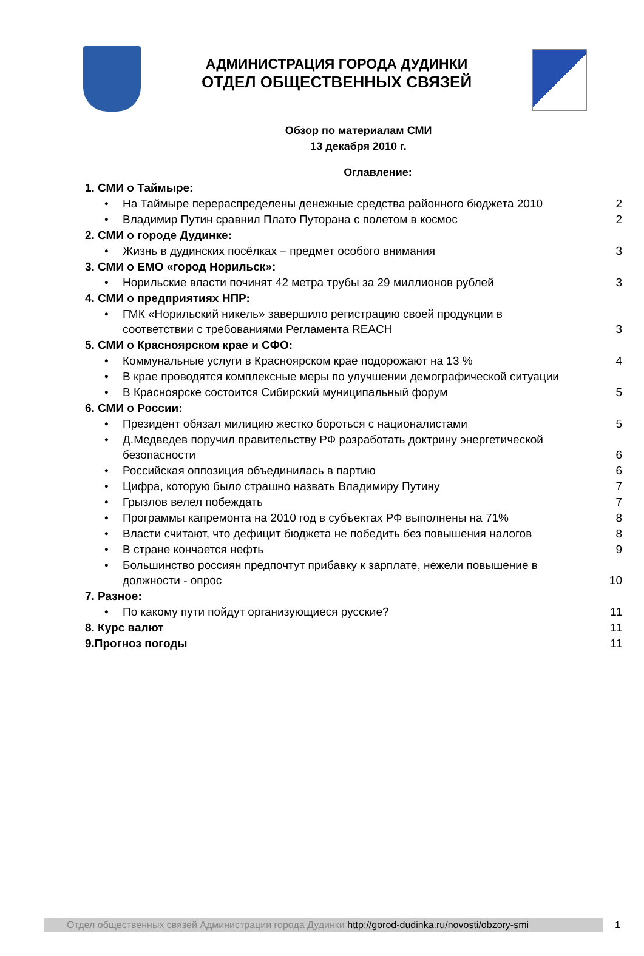АДМИНИСТРАЦИЯ ГОРОДА ДУДИНКИ
ОТДЕЛ ОБЩЕСТВЕННЫХ СВЯЗЕЙ
Обзор по материалам СМИ
13 декабря 2010 г.
Оглавление:
1. СМИ о Таймыре:
• На Таймыре перераспределены денежные средства районного бюджета 2010 2
• Владимир Путин сравнил Плато Путорана с полетом в космос 2
2. СМИ о городе Дудинке:
• Жизнь в дудинских посёлках – предмет особого внимания 3
3. СМИ о ЕМО «город Норильск»:
• Норильские власти починят 42 метра трубы за 29 миллионов рублей 3
4. СМИ о предприятиях НПР:
• ГМК «Норильский никель» завершило регистрацию своей продукции в
соответствии с требованиями Регламента REACH 3
5. СМИ о Красноярском крае и СФО:
• Коммунальные услуги в Красноярском крае подорожают на 13 % 4
• В крае проводятся комплексные меры по улучшении демографической ситуации
• В Красноярске состоится Сибирский муниципальный форум 5
6. СМИ о России:
• Президент обязал милицию жестко бороться с националистами 5
• Д.Медведев поручил правительству РФ разработать доктрину энергетической
безопасности 6
• Российская оппозиция объединилась в партию 6
• Цифра, которую было страшно назвать Владимиру Путину 7
• Грызлов велел побеждать 7
• Программы капремонта на 2010 год в субъектах РФ выполнены на 71% 8
• Власти считают, что дефицит бюджета не победить без повышения налогов 8
• В стране кончается нефть 9
• Большинство россиян предпочтут прибавку к зарплате, нежели повышение в
должности - опрос 10
7. Разное:
• По какому пути пойдут организующиеся русские? 11
8. Курс валют 11
9.Прогноз погоды 11
Отдел общественных связей Администрации города Дудинки http://gorod-dudinka.ru/novosti/obzory-smi
1